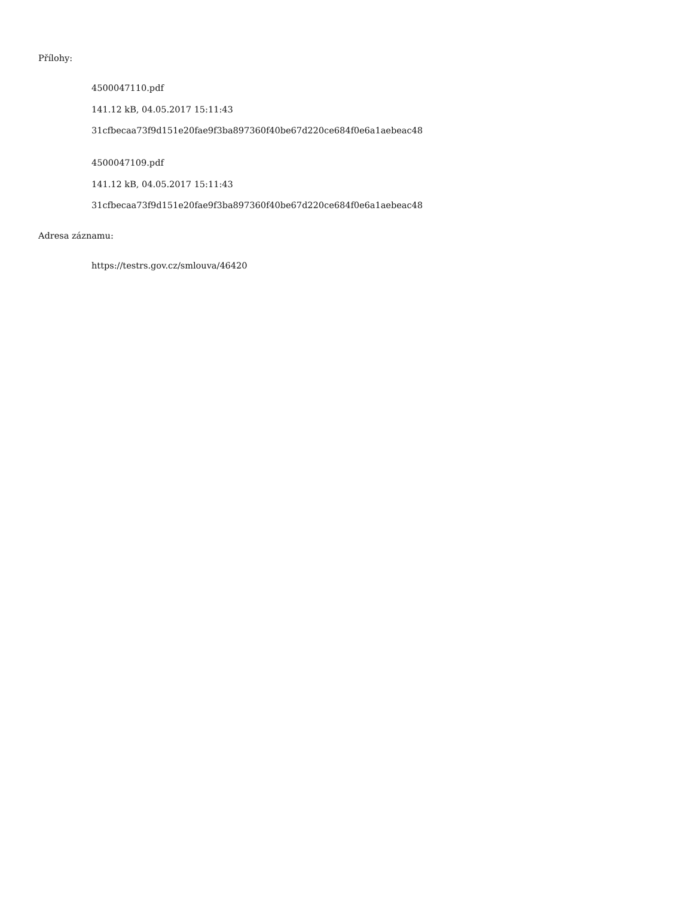Přílohy:
4500047110.pdf
141.12 kB, 04.05.2017 15:11:43
31cfbecaa73f9d151e20fae9f3ba897360f40be67d220ce684f0e6a1aebeac48
4500047109.pdf
141.12 kB, 04.05.2017 15:11:43
31cfbecaa73f9d151e20fae9f3ba897360f40be67d220ce684f0e6a1aebeac48
Adresa záznamu:
https://testrs.gov.cz/smlouva/46420